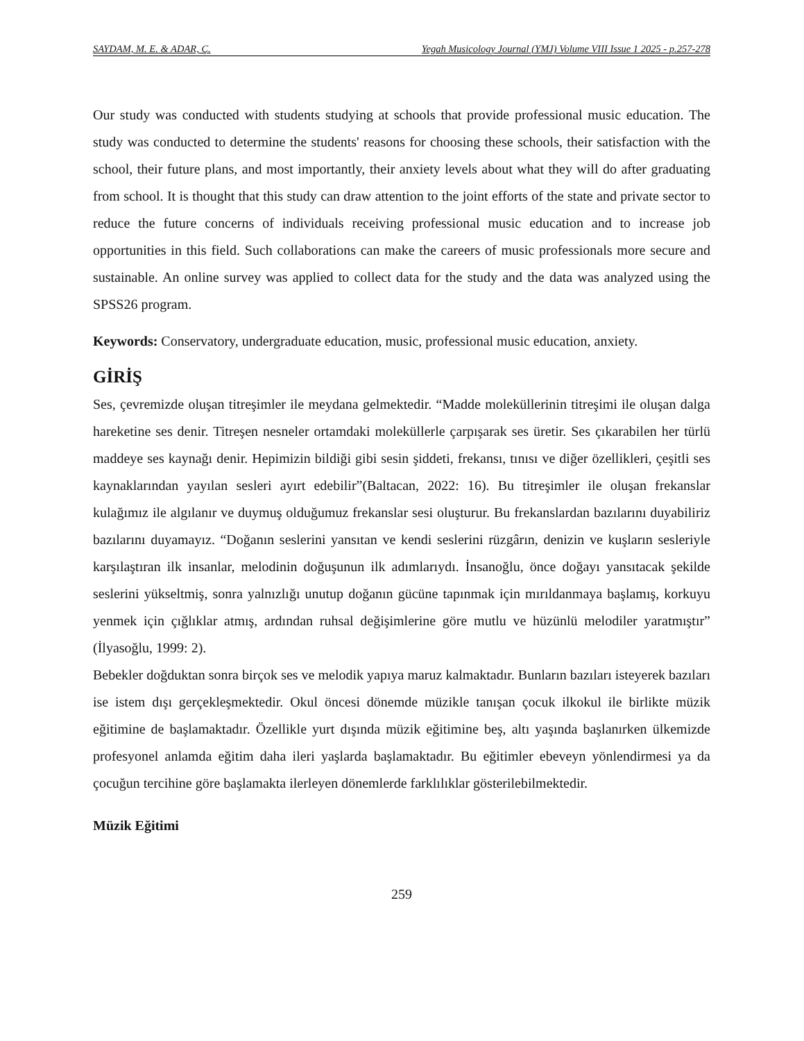SAYDAM, M. E. & ADAR, Ç. Yegah Musicology Journal (YMJ) Volume VIII Issue 1 2025 - p.257-278
Our study was conducted with students studying at schools that provide professional music education. The study was conducted to determine the students' reasons for choosing these schools, their satisfaction with the school, their future plans, and most importantly, their anxiety levels about what they will do after graduating from school. It is thought that this study can draw attention to the joint efforts of the state and private sector to reduce the future concerns of individuals receiving professional music education and to increase job opportunities in this field. Such collaborations can make the careers of music professionals more secure and sustainable. An online survey was applied to collect data for the study and the data was analyzed using the SPSS26 program.
Keywords: Conservatory, undergraduate education, music, professional music education, anxiety.
GİRİŞ
Ses, çevremizde oluşan titreşimler ile meydana gelmektedir. “Madde moleküllerinin titreşimi ile oluşan dalga hareketine ses denir. Titreşen nesneler ortamdaki moleküllerle çarpışarak ses üretir. Ses çıkarabilen her türlü maddeye ses kaynağı denir. Hepimizin bildiği gibi sesin şiddeti, frekansı, tınısı ve diğer özellikleri, çeşitli ses kaynaklarından yayılan sesleri ayırt edebilir”(Baltacan, 2022: 16). Bu titreşimler ile oluşan frekanslar kulağımız ile algılanır ve duymuş olduğumuz frekanslar sesi oluşturur. Bu frekanslardan bazılarını duyabiliriz bazılarını duyamayız. “Doğanın seslerini yansıtan ve kendi seslerini rüzgârın, denizin ve kuşların sesleriyle karşılaştıran ilk insanlar, melodinin doğuşunun ilk adımlarıydı. İnsanoğlu, önce doğayı yansıtacak şekilde seslerini yükseltmiş, sonra yalnızlığı unutup doğanın gücüne tapınmak için mırıldanmaya başlamış, korkuyu yenmek için çığlıklar atmış, ardından ruhsal değişimlerine göre mutlu ve hüzünlü melodiler yaratmıştır” (İlyasoğlu, 1999: 2).
Bebekler doğduktan sonra birçok ses ve melodik yapıya maruz kalmaktadır. Bunların bazıları isteyerek bazıları ise istem dışı gerçekleşmektedir. Okul öncesi dönemde müzikle tanışan çocuk ilkokul ile birlikte müzik eğitimine de başlamaktadır. Özellikle yurt dışında müzik eğitimine beş, altı yaşında başlanırken ülkemizde profesyonel anlamda eğitim daha ileri yaşlarda başlamaktadır. Bu eğitimler ebeveyn yönlendirmesi ya da çocuğun tercihine göre başlamakta ilerleyen dönemlerde farklılıklar gösterilebilmektedir.
Müzik Eğitimi
259